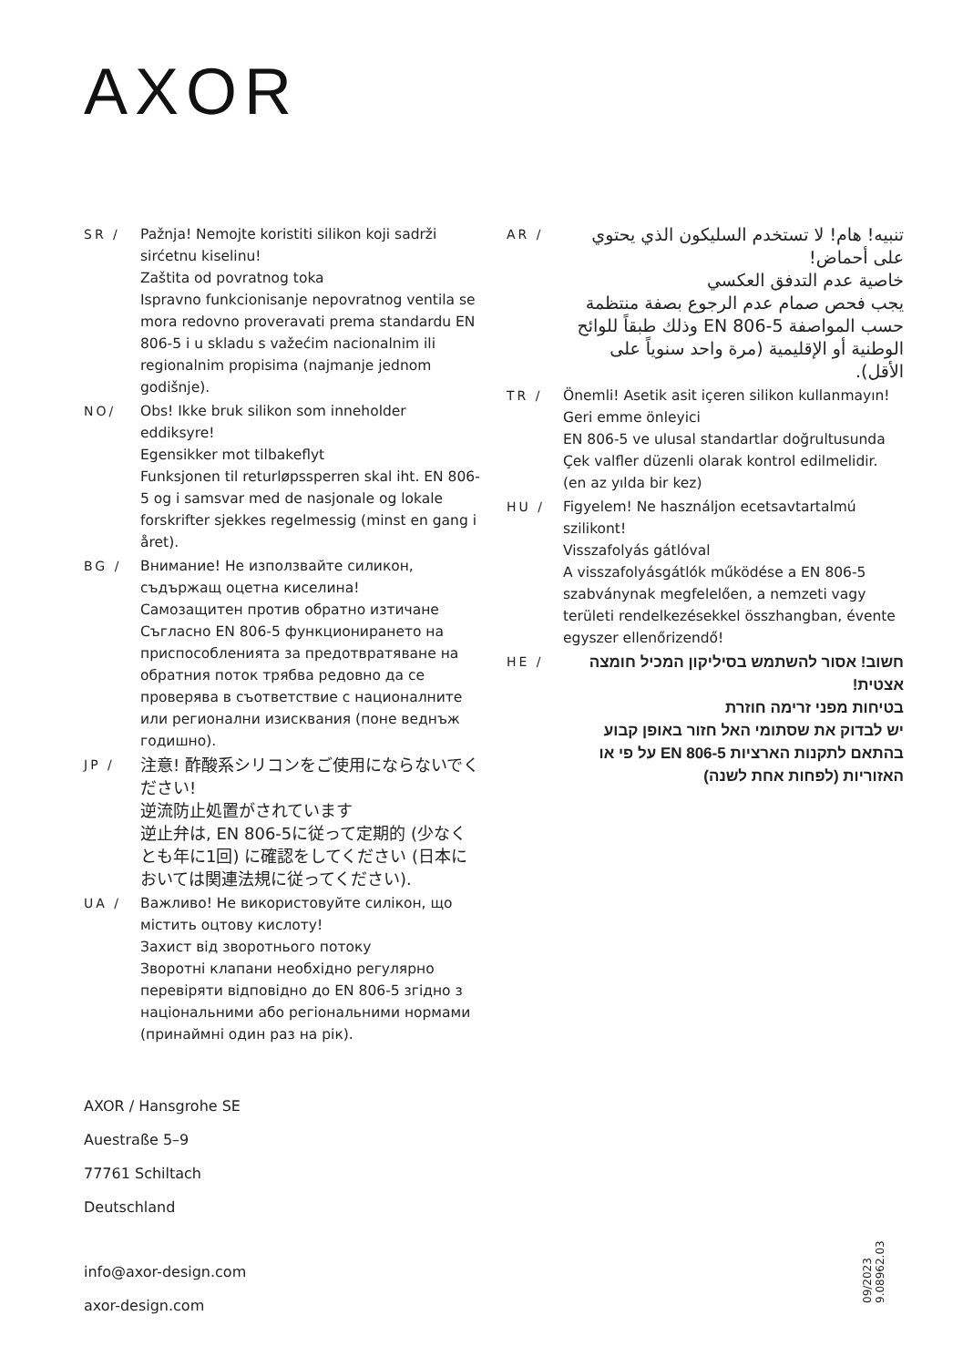AXOR
SR / Pažnja! Nemojte koristiti silikon koji sadrži sirćetnu kiselinu!
Zaštita od povratnog toka
Ispravno funkcionisanje nepovratnog ventila se mora redovno proveravati prema standardu EN 806-5 i u skladu s važećim nacionalnim ili regionalnim propisima (najmanje jednom godišnje).
NO/ Obs! Ikke bruk silikon som inneholder eddiksyre!
Egensikker mot tilbakeflyt
Funksjonen til returløpssperren skal iht. EN 806-5 og i samsvar med de nasjonale og lokale forskrifter sjekkes regelmessig (minst en gang i året).
BG / Внимание! Не използвайте силикон, съдържащ оцетна киселина!
Самозащитен против обратно изтичане
Съгласно EN 806-5 функционирането на приспособленията за предотвратяване на обратния поток трябва редовно да се проверява в съответствие с националните или регионални изисквания (поне веднъж годишно).
JP /
注意! 酢酸系シリコンをご使用にならないでください!
逆流防止処置がされています
逆止弁は, EN 806-5に従って定期的 (少なくとも年に1回) に確認をしてください (日本においては関連法規に従ってください).
UA / Важливо! Не використовуйте силікон, що містить оцтову кислоту!
Захист від зворотнього потоку
Зворотні клапани необхідно регулярно перевіряти відповідно до EN 806-5 згідно з національними або регіональними нормами (принаймні один раз на рік).
AR /
تنبيه! هام! لا تستخدم السليكون الذي يحتوي على أحماض!
خاصية عدم التدفق العكسي
يجب فحص صمام عدم الرجوع بصفة منتظمة حسب المواصفة EN 806-5 وذلك طبقاً للوائح الوطنية أو الإقليمية (مرة واحد سنوياً على الأقل).
TR / Önemli! Asetik asit içeren silikon kullanmayın!
Geri emme önleyici
EN 806-5 ve ulusal standartlar doğrultusunda Çek valfler düzenli olarak kontrol edilmelidir. (en az yılda bir kez)
HU / Figyelem! Ne használjon ecetsavtartalmú szilikont!
Visszafolyás gátlóval
A visszafolyásgátlók működése a EN 806-5 szabványnak megfelelően, a nemzeti vagy területi rendelkezésekkel összhangban, évente egyszer ellenőrizendő!
HE /
חשוב! אסור להשתמש בסיליקון המכיל חומצה אצטית!
בטיחות מפני זרימה חוזרת
יש לבדוק את שסתומי האל חזור באופן קבוע בהתאם לתקנות הארציות EN 806-5 על פי או האזוריות (לפחות אחת לשנה)
AXOR / Hansgrohe SE
Auestraße 5–9
77761 Schiltach
Deutschland
info@axor-design.com
axor-design.com
09/2023
9.08962.03